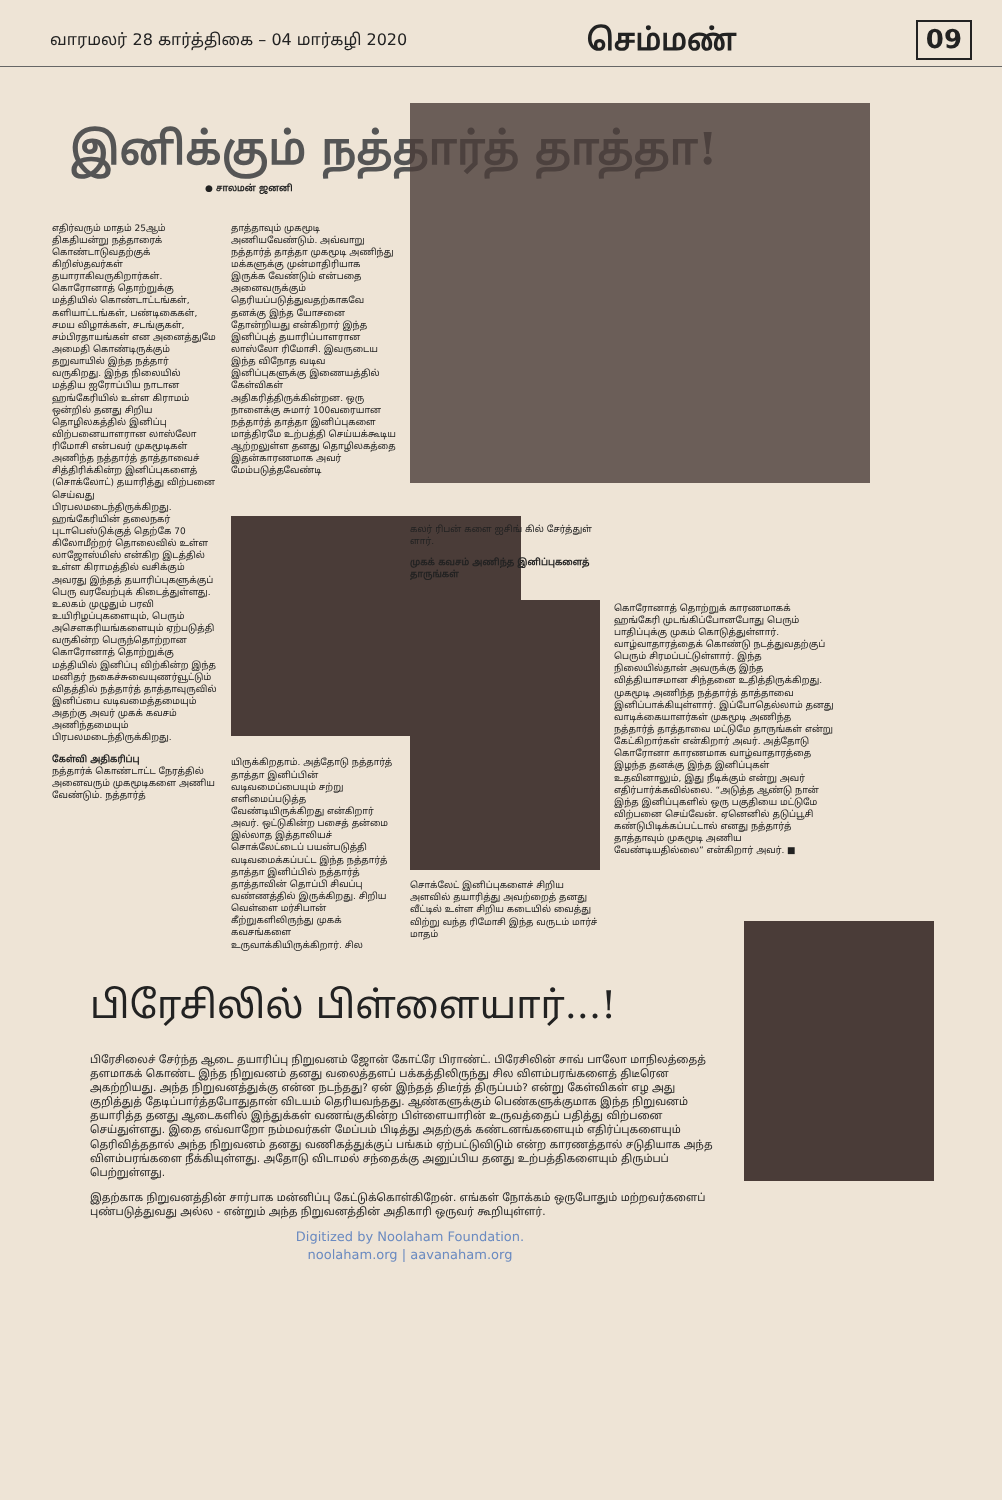வாரமலர் 28 கார்த்திகை – 04 மார்கழி 2020 செம்மண் 09
இனிக்கும் நத்தார்த் தாத்தா!
● சாலமன் ஜனனி
எதிர்வரும் மாதம் 25ஆம் திகதியன்று நத்தாரைக் கொண்டாடுவதற்குக் கிறிஸ்தவர்கள் தயாராகிவருகிறார்கள். கொரோனாத் தொற்றுக்கு மத்தியில் கொண்டாட்டங்கள், களியாட்டங்கள், பண்டிகைகள், சமய விழாக்கள், சடங்குகள், சம்பிரதாயங்கள் என அனைத்துமே அமைதி கொண்டிருக்கும் தறுவாயில் இந்த நத்தார் வருகிறது. இந்த நிலையில் மத்திய ஐரோப்பிய நாடான ஹங்கேரியில் உள்ள கிராமம் ஒன்றில் தனது சிறிய தொழிலகத்தில் இனிப்பு விற்பனையாளரான லாஸ்லோ ரிமோசி என்பவர் முகமூடிகள் அணிந்த நத்தார்த் தாத்தாவைச் சித்திரிக்கின்ற இனிப்புகளைத் (சொக்லோட்) தயாரித்து விற்பனை செய்வது பிரபலமடைந்திருக்கிறது. ஹங்கேரியின் தலைநகர் புடாபெஸ்டுக்குத் தெற்கே 70 கிலோமீற்றர் தொலைவில் உள்ள லாஜோஸ்மிஸ் என்கிற இடத்தில் உள்ள கிராமத்தில் வசிக்கும் அவரது இந்தத் தயாரிப்புகளுக்குப் பெரு வரவேற்புக் கிடைத்துள்ளது. உலகம் முழுதும் பரவி உயிரிழப்புகளையும், பெரும் அசௌகரியங்களையும் ஏற்படுத்தி வருகின்ற பெருந்தொற்றான கொரோனாத் தொற்றுக்கு மத்தியில் இனிப்பு விற்கின்ற இந்த மனிதர் நகைச்சுவையுணர்வூட்டும் விதத்தில் நத்தார்த் தாத்தாவுருவில் இனிப்பை வடிவமைத்தமையும் அதற்கு அவர் முகக் கவசம் அணிந்தமையும் பிரபலமடைந்திருக்கிறது.
கேள்வி அதிகரிப்பு
நத்தார்க் கொண்டாட்ட நேரத்தில் அனைவரும் முகமூடிகளை அணிய வேண்டும். நத்தார்த்
தாத்தாவும் முகமூடி அணியவேண்டும். அவ்வாறு நத்தார்த் தாத்தா முகமூடி அணிந்து மக்களுக்கு முன்மாதிரியாக இருக்க வேண்டும் என்பதை அனைவருக்கும் தெரியப்படுத்துவதற்காகவே தனக்கு இந்த யோசனை தோன்றியது என்கிறார் இந்த இனிப்புத் தயாரிப்பாளரான லாஸ்லோ ரிமோசி. இவருடைய இந்த விநோத வடிவ இனிப்புகளுக்கு இணையத்தில் கேள்விகள் அதிகரித்திருக்கின்றன. ஒரு நாளைக்கு சுமார் 100வரையான நத்தார்த் தாத்தா இனிப்புகளை மாத்திரமே உற்பத்தி செய்யக்கூடிய ஆற்றலுள்ள தனது தொழிலகத்தை இதன்காரணமாக அவர் மேம்படுத்தவேண்டி
யிருக்கிறதாம். அத்தோடு நத்தார்த் தாத்தா இனிப்பின் வடிவமைப்பையும் சற்று எளிமைப்படுத்த வேண்டியிருக்கிறது என்கிறார் அவர். ஒட்டுகின்ற பசைத் தன்மை இல்லாத இத்தாலியச் சொக்லேட்டைப் பயன்படுத்தி வடிவமைக்கப்பட்ட இந்த நத்தார்த் தாத்தா இனிப்பில் நத்தார்த் தாத்தாவின் தொப்பி சிவப்பு வண்ணத்தில் இருக்கிறது. சிறிய வெள்ளை மர்சிபான் கீற்றுகளிலிருந்து முகக் கவசங்களை உருவாக்கியிருக்கிறார். சில
கலர் ரிபன் களை ஐசிங் கில் சேர்த்துள் ளார்.
முகக் கவசம் அணிந்த இனிப்புகளைத் தாருங்கள்
சொக்லேட் இனிப்புகளைச் சிறிய அளவில் தயாரித்து அவற்றைத் தனது வீட்டில் உள்ள சிறிய கடையில் வைத்து விற்று வந்த ரிமோசி இந்த வருடம் மார்ச் மாதம்
கொரோனாத் தொற்றுக் காரணமாகக் ஹங்கேரி முடங்கிப்போனபோது பெரும் பாதிப்புக்கு முகம் கொடுத்துள்ளார். வாழ்வாதாரத்தைக் கொண்டு நடத்துவதற்குப் பெரும் சிரமப்பட்டுள்ளார். இந்த நிலையில்தான் அவருக்கு இந்த வித்தியாசமான சிந்தனை உதித்திருக்கிறது. முகமூடி அணிந்த நத்தார்த் தாத்தாவை இனிப்பாக்கியுள்ளார். இப்போதெல்லாம் தனது வாடிக்கையாளர்கள் முகமூடி அணிந்த நத்தார்த் தாத்தாவை மட்டுமே தாருங்கள் என்று கேட்கிறார்கள் என்கிறார் அவர். அத்தோடு கொரோனா காரணமாக வாழ்வாதாரத்தை இழந்த தனக்கு இந்த இனிப்புகள் உதவினாலும், இது நீடிக்கும் என்று அவர் எதிர்பார்க்கவில்லை. “அடுத்த ஆண்டு நான் இந்த இனிப்புகளில் ஒரு பகுதியை மட்டுமே விற்பனை செய்வேன். ஏனெனில் தடுப்பூசி கண்டுபிடிக்கப்பட்டால் எனது நத்தார்த் தாத்தாவும் முகமூடி அணிய வேண்டியதில்லை” என்கிறார் அவர். ■
பிரேசிலில் பிள்ளையார்...!
பிரேசிலைச் சேர்ந்த ஆடை தயாரிப்பு நிறுவனம் ஜோன் கோட்ரே பிராண்ட். பிரேசிலின் சாவ் பாலோ மாநிலத்தைத் தளமாகக் கொண்ட இந்த நிறுவனம் தனது வலைத்தளப் பக்கத்திலிருந்து சில விளம்பரங்களைத் திடீரென அகற்றியது. அந்த நிறுவனத்துக்கு என்ன நடந்தது? ஏன் இந்தத் திடீர்த் திருப்பம்? என்று கேள்விகள் எழ அது குறித்துத் தேடிப்பார்த்தபோதுதான் விடயம் தெரியவந்தது. ஆண்களுக்கும் பெண்களுக்குமாக இந்த நிறுவனம் தயாரித்த தனது ஆடைகளில் இந்துக்கள் வணங்குகின்ற பிள்ளையாரின் உருவத்தைப் பதித்து விற்பனை செய்துள்ளது. இதை எவ்வாறோ நம்மவர்கள் மேப்பம் பிடித்து அதற்குக் கண்டனங்களையும் எதிர்ப்புகளையும் தெரிவித்ததால் அந்த நிறுவனம் தனது வணிகத்துக்குப் பங்கம் ஏற்பட்டுவிடும் என்ற காரணத்தால் சடுதியாக அந்த விளம்பரங்களை நீக்கியுள்ளது. அதோடு விடாமல் சந்தைக்கு அனுப்பிய தனது உற்பத்திகளையும் திரும்பப் பெற்றுள்ளது.
இதற்காக நிறுவனத்தின் சார்பாக மன்னிப்பு கேட்டுக்கொள்கிறேன். எங்கள் நோக்கம் ஒருபோதும் மற்றவர்களைப் புண்படுத்துவது அல்ல - என்றும் அந்த நிறுவனத்தின் அதிகாரி ஒருவர் கூறியுள்ளர்.
Digitized by Noolaham Foundation.
noolaham.org | aavanaham.org